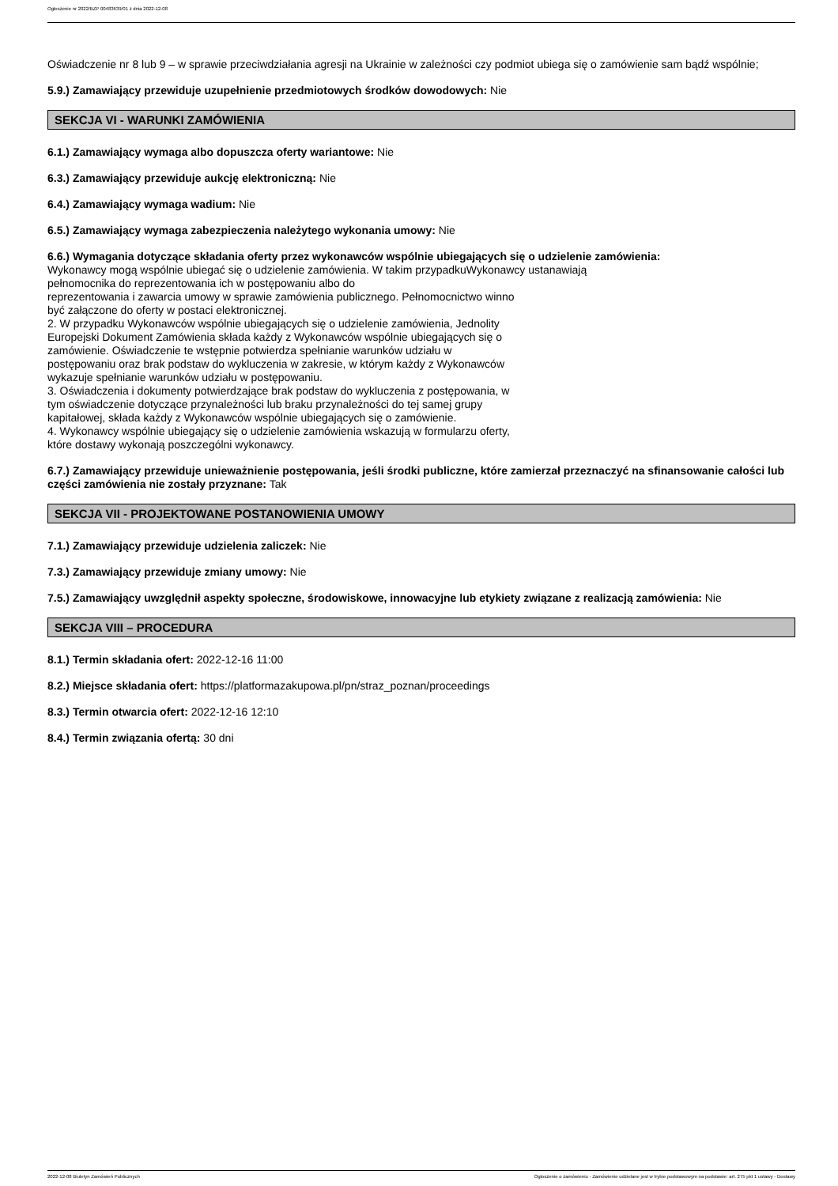Ogłoszenie nr 2022/BZP 00483639/01 z dnia 2022-12-08
Oświadczenie nr 8 lub 9 – w sprawie przeciwdziałania agresji na Ukrainie w zależności czy podmiot ubiega się o zamówienie sam bądź wspólnie;
5.9.) Zamawiający przewiduje uzupełnienie przedmiotowych środków dowodowych: Nie
SEKCJA VI - WARUNKI ZAMÓWIENIA
6.1.) Zamawiający wymaga albo dopuszcza oferty wariantowe: Nie
6.3.) Zamawiający przewiduje aukcję elektroniczną: Nie
6.4.) Zamawiający wymaga wadium: Nie
6.5.) Zamawiający wymaga zabezpieczenia należytego wykonania umowy: Nie
6.6.) Wymagania dotyczące składania oferty przez wykonawców wspólnie ubiegających się o udzielenie zamówienia:
Wykonawcy mogą wspólnie ubiegać się o udzielenie zamówienia. W takim przypadkuWykonawcy ustanawiają
pełnomocnika do reprezentowania ich w postępowaniu albo do
reprezentowania i zawarcia umowy w sprawie zamówienia publicznego. Pełnomocnictwo winno
być załączone do oferty w postaci elektronicznej.
2. W przypadku Wykonawców wspólnie ubiegających się o udzielenie zamówienia, Jednolity
Europejski Dokument Zamówienia składa każdy z Wykonawców wspólnie ubiegających się o
zamówienie. Oświadczenie te wstępnie potwierdza spełnianie warunków udziału w
postępowaniu oraz brak podstaw do wykluczenia w zakresie, w którym każdy z Wykonawców
wykazuje spełnianie warunków udziału w postępowaniu.
3. Oświadczenia i dokumenty potwierdzające brak podstaw do wykluczenia z postępowania, w
tym oświadczenie dotyczące przynależności lub braku przynależności do tej samej grupy
kapitałowej, składa każdy z Wykonawców wspólnie ubiegających się o zamówienie.
4. Wykonawcy wspólnie ubiegający się o udzielenie zamówienia wskazują w formularzu oferty,
które dostawy wykonają poszczególni wykonawcy.
6.7.) Zamawiający przewiduje unieważnienie postępowania, jeśli środki publiczne, które zamierzał przeznaczyć na sfinansowanie całości lub części zamówienia nie zostały przyznane: Tak
SEKCJA VII - PROJEKTOWANE POSTANOWIENIA UMOWY
7.1.) Zamawiający przewiduje udzielenia zaliczek: Nie
7.3.) Zamawiający przewiduje zmiany umowy: Nie
7.5.) Zamawiający uwzględnił aspekty społeczne, środowiskowe, innowacyjne lub etykiety związane z realizacją zamówienia: Nie
SEKCJA VIII – PROCEDURA
8.1.) Termin składania ofert: 2022-12-16 11:00
8.2.) Miejsce składania ofert: https://platformazakupowa.pl/pn/straz_poznan/proceedings
8.3.) Termin otwarcia ofert: 2022-12-16 12:10
8.4.) Termin związania ofertą: 30 dni
2022-12-08 Biuletyn Zamówień Publicznych Ogłoszenie o zamówieniu - Zamówienie udzielane jest w trybie podstawowym na podstawie: art. 275 pkt 1 ustawy - Dostawy